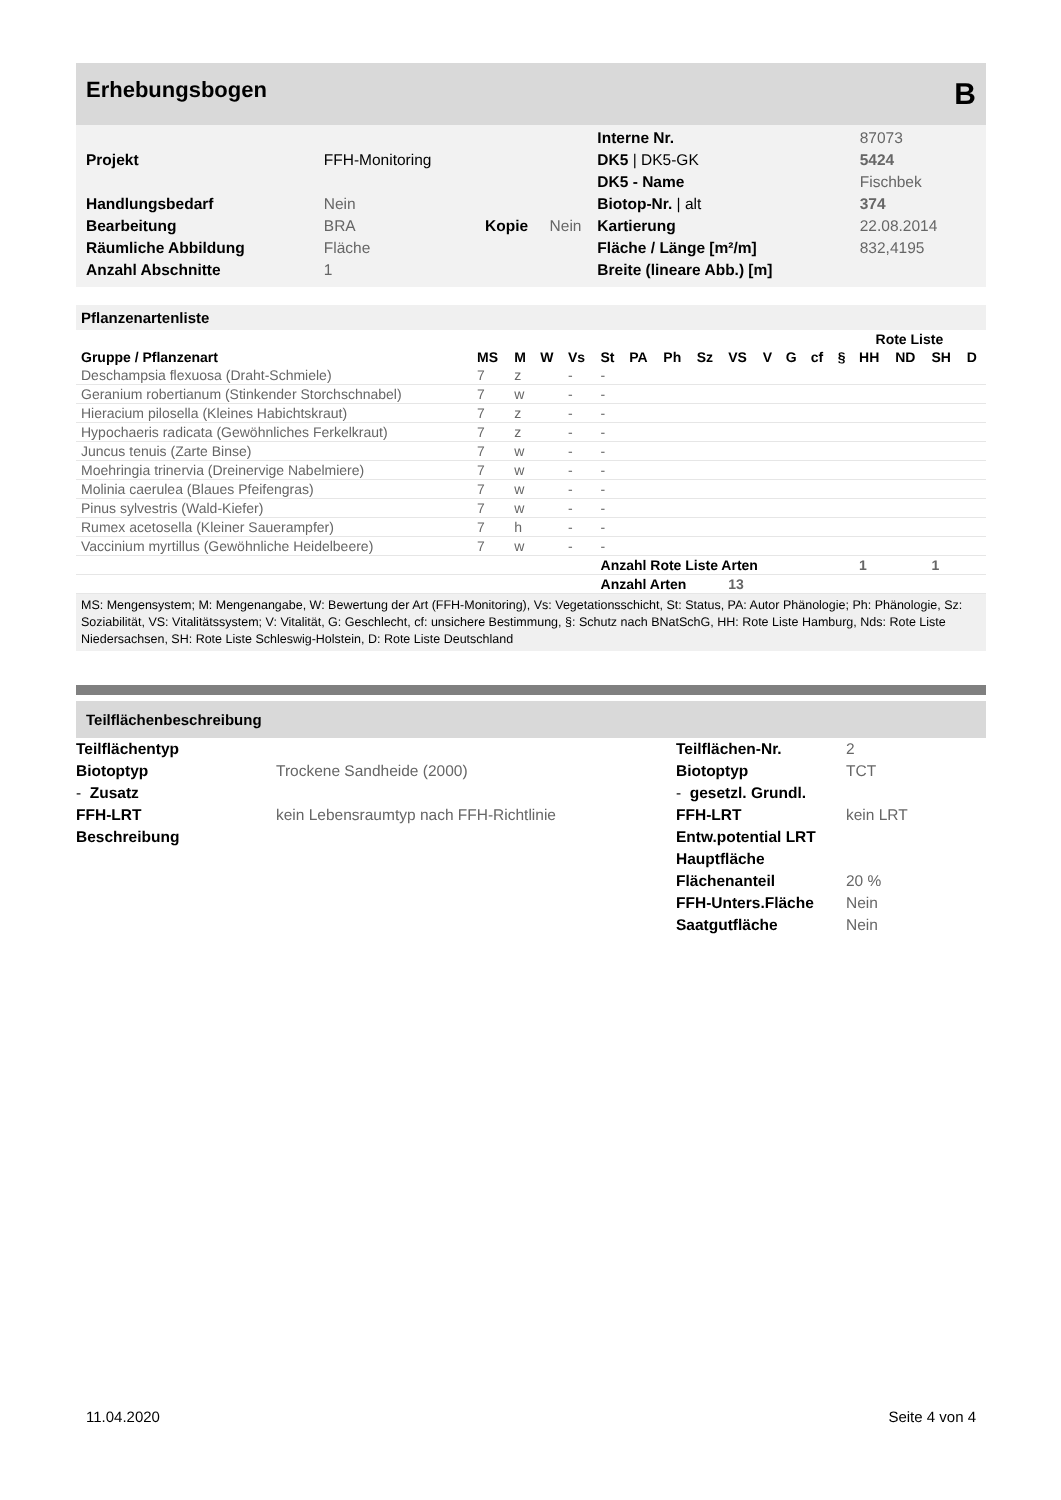Erhebungsbogen B
| | | | | Interne Nr. | 87073 |
| Projekt | FFH-Monitoring | | | DK5 / DK5-GK | 5424 |
| | | | | DK5 - Name | Fischbek |
| Handlungsbedarf | Nein | | | Biotop-Nr. / alt | 374 |
| Bearbeitung | BRA | Kopie | Nein | Kartierung | 22.08.2014 |
| Räumliche Abbildung | Fläche | | | Fläche / Länge [m²/m] | 832,4195 |
| Anzahl Abschnitte | 1 | | | Breite (lineare Abb.) [m] | |
Pflanzenartenliste
| | | | | | | | | | | | | | Rote Liste | | | | |
| --- | --- | --- | --- | --- | --- | --- | --- | --- | --- | --- | --- | --- | --- | --- | --- | --- | --- |
| Gruppe / Pflanzenart | MS | M | W | Vs | St | PA | Ph | Sz | VS | V | G | cf | § | HH | ND | SH | D |
| Deschampsia flexuosa (Draht-Schmiele) | 7 | z | | - | - | | | | | | | | | | | | |
| Geranium robertianum (Stinkender Storchschnabel) | 7 | w | | - | - | | | | | | | | | | | | |
| Hieracium pilosella (Kleines Habichtskraut) | 7 | z | | - | - | | | | | | | | | | | | |
| Hypochaeris radicata (Gewöhnliches Ferkelkraut) | 7 | z | | - | - | | | | | | | | | | | | |
| Juncus tenuis (Zarte Binse) | 7 | w | | - | - | | | | | | | | | | | | |
| Moehringia trinervia (Dreinervige Nabelmiere) | 7 | w | | - | - | | | | | | | | | | | | |
| Molinia caerulea (Blaues Pfeifengras) | 7 | w | | - | - | | | | | | | | | | | | |
| Pinus sylvestris (Wald-Kiefer) | 7 | w | | - | - | | | | | | | | | | | | |
| Rumex acetosella (Kleiner Sauerampfer) | 7 | h | | - | - | | | | | | | | | | | | |
| Vaccinium myrtillus (Gewöhnliche Heidelbeere) | 7 | w | | - | - | | | | | | | | | | | | |
| | | | | | Anzahl Rote Liste Arten | | | | | | | | | 1 | | 1 | |
| | | | | | Anzahl Arten | | | | 13 | | | | | | | | |
MS: Mengensystem; M: Mengenangabe, W: Bewertung der Art (FFH-Monitoring), Vs: Vegetationsschicht, St: Status, PA: Autor Phänologie; Ph: Phänologie, Sz: Soziabilität, VS: Vitalitätssystem; V: Vitalität, G: Geschlecht, cf: unsichere Bestimmung, §: Schutz nach BNatSchG, HH: Rote Liste Hamburg, Nds: Rote Liste Niedersachsen, SH: Rote Liste Schleswig-Holstein, D: Rote Liste Deutschland
Teilflächenbeschreibung
| Teilflächentyp | | Teilflächen-Nr. | 2 |
| Biotoptyp | Trockene Sandheide (2000) | Biotoptyp | TCT |
| - Zusatz | | - gesetzl. Grundl. | |
| FFH-LRT | kein Lebensraumtyp nach FFH-Richtlinie | FFH-LRT | kein LRT |
| Beschreibung | | Entw.potential LRT | |
| | | Hauptfläche | |
| | | Flächenanteil | 20 % |
| | | FFH-Unters.Fläche | Nein |
| | | Saatgutfläche | Nein |
11.04.2020 Seite 4 von 4